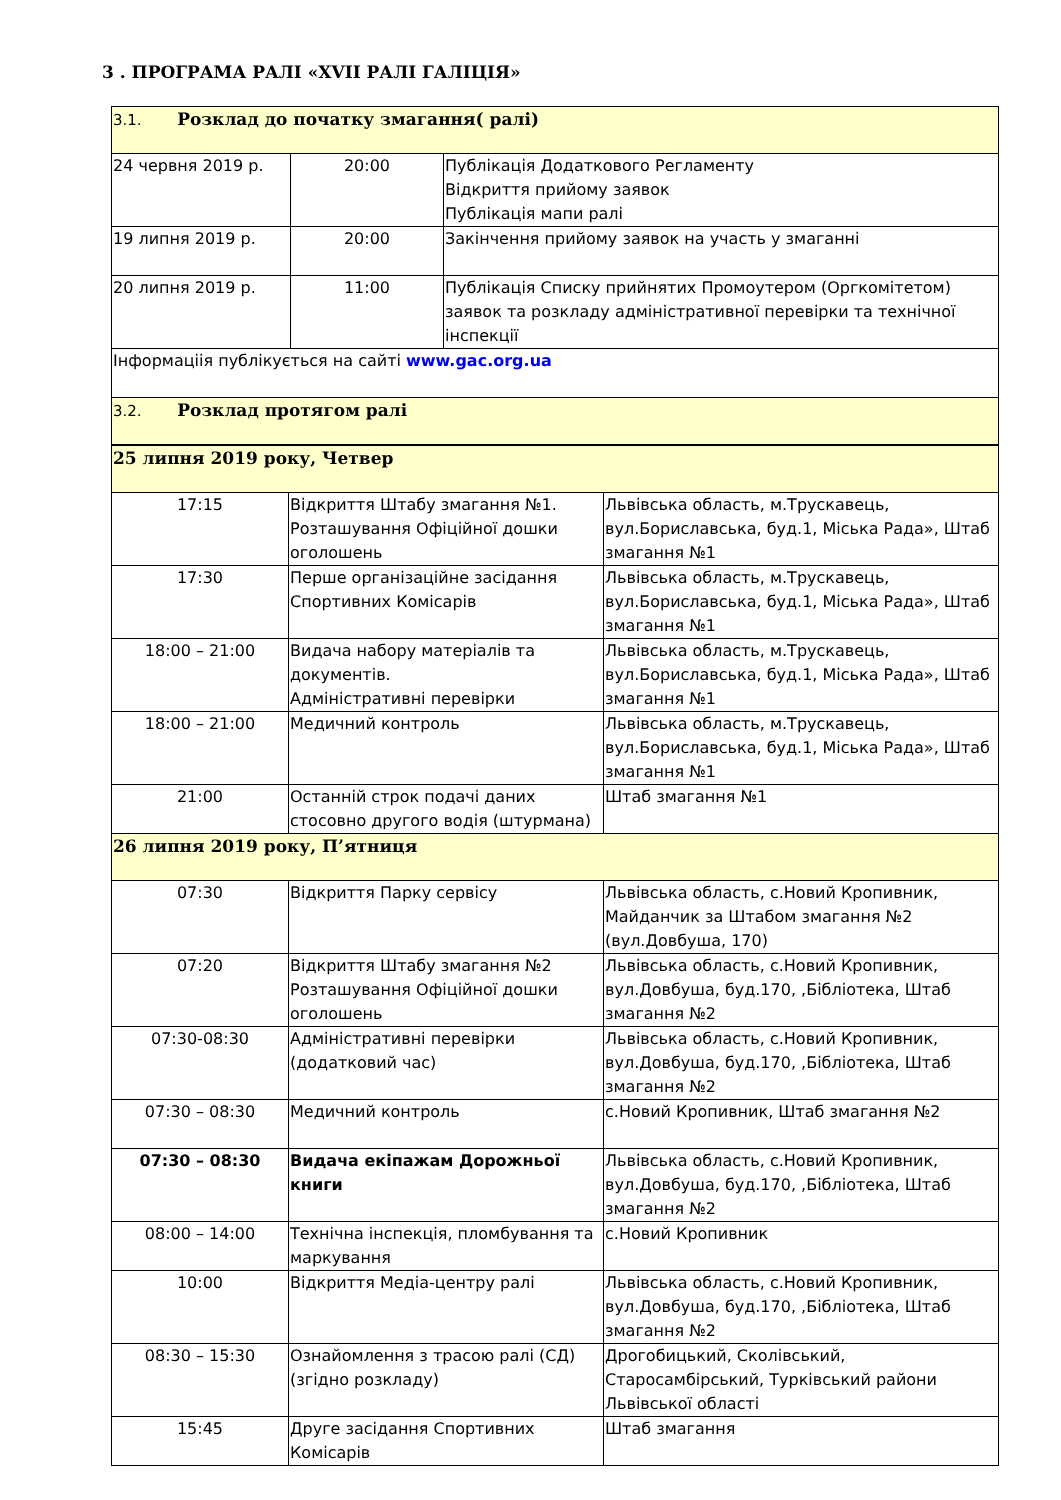3 . ПРОГРАМА РАЛІ «XVII РАЛІ ГАЛІЦІЯ»
| 3.1. Розклад до початку змагання( ралі) | | |
| 24 червня 2019 р. | 20:00 | Публікація Додаткового Регламенту Відкриття прийому заявок Публікація мапи ралі |
| 19 липня 2019 р. | 20:00 | Закінчення прийому заявок на участь у змаганні |
| 20 липня 2019 р. | 11:00 | Публікація Списку прийнятих Промоутером (Оргкомітетом) заявок та розкладу адміністративної перевірки та технічної інспекції |
| Інформаціія публікується на сайті www.gac.org.ua | | |
| 3.2. Розклад протягом ралі | | |
| 25 липня 2019 року, Четвер | | |
| 17:15 | Відкриття Штабу змагання №1. Розташування Офіційної дошки оголошень | Львівська область, м.Трускавець, вул.Бориславська, буд.1, Міська Рада», Штаб змагання №1 |
| 17:30 | Перше організаційне засідання Спортивних Комісарів | Львівська область, м.Трускавець, вул.Бориславська, буд.1, Міська Рада», Штаб змагання №1 |
| 18:00 – 21:00 | Видача набору матеріалів та документів. Адміністративні перевірки | Львівська область, м.Трускавець, вул.Бориславська, буд.1, Міська Рада», Штаб змагання №1 |
| 18:00 – 21:00 | Медичний контроль | Львівська область, м.Трускавець, вул.Бориславська, буд.1, Міська Рада», Штаб змагання №1 |
| 21:00 | Останній строк подачі даних стосовно другого водія (штурмана) | Штаб змагання №1 |
| 26 липня 2019 року, П’ятниця | | |
| 07:30 | Відкриття Парку сервісу | Львівська область, с.Новий Кропивник, Майданчик за Штабом змагання №2 (вул.Довбуша, 170) |
| 07:20 | Відкриття Штабу змагання №2 Розташування Офіційної дошки оголошень | Львівська область, с.Новий Кропивник, вул.Довбуша, буд.170, ,Бібліотека, Штаб змагання №2 |
| 07:30-08:30 | Адміністративні перевірки (додатковий час) | Львівська область, с.Новий Кропивник, вул.Довбуша, буд.170, ,Бібліотека, Штаб змагання №2 |
| 07:30 – 08:30 | Медичний контроль | с.Новий Кропивник, Штаб змагання №2 |
| 07:30 – 08:30 | Видача екіпажам Дорожньої книги | Львівська область, с.Новий Кропивник, вул.Довбуша, буд.170, ,Бібліотека, Штаб змагання №2 |
| 08:00 – 14:00 | Технічна інспекція, пломбування та маркування | с.Новий Кропивник |
| 10:00 | Відкриття Медіа-центру ралі | Львівська область, с.Новий Кропивник, вул.Довбуша, буд.170, ,Бібліотека, Штаб змагання №2 |
| 08:30 – 15:30 | Ознайомлення з трасою ралі (СД) (згідно розкладу) | Дрогобицький, Сколівський, Старосамбірський, Турківський райони Львівської області |
| 15:45 | Друге засідання Спортивних Комісарів | Штаб змагання |